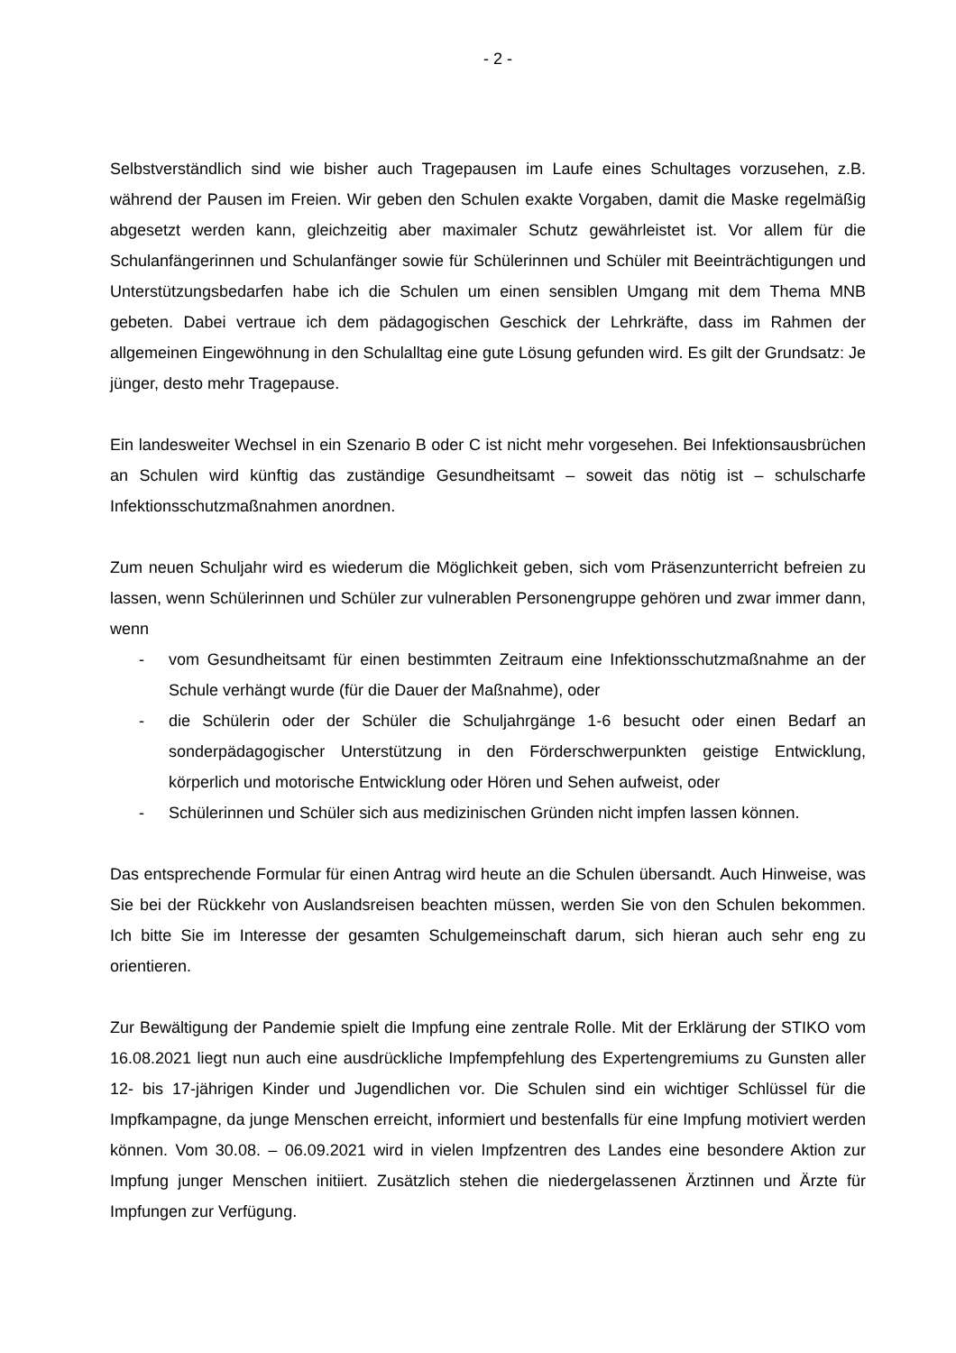- 2 -
Selbstverständlich sind wie bisher auch Tragepausen im Laufe eines Schultages vorzusehen, z.B. während der Pausen im Freien. Wir geben den Schulen exakte Vorgaben, damit die Maske regelmäßig abgesetzt werden kann, gleichzeitig aber maximaler Schutz gewährleistet ist. Vor allem für die Schulanfängerinnen und Schulanfänger sowie für Schülerinnen und Schüler mit Beeinträchtigungen und Unterstützungsbedarfen habe ich die Schulen um einen sensiblen Umgang mit dem Thema MNB gebeten. Dabei vertraue ich dem pädagogischen Geschick der Lehrkräfte, dass im Rahmen der allgemeinen Eingewöhnung in den Schulalltag eine gute Lösung gefunden wird. Es gilt der Grundsatz: Je jünger, desto mehr Tragepause.
Ein landesweiter Wechsel in ein Szenario B oder C ist nicht mehr vorgesehen. Bei Infektionsausbrüchen an Schulen wird künftig das zuständige Gesundheitsamt – soweit das nötig ist – schulscharfe Infektionsschutzmaßnahmen anordnen.
Zum neuen Schuljahr wird es wiederum die Möglichkeit geben, sich vom Präsenzunterricht befreien zu lassen, wenn Schülerinnen und Schüler zur vulnerablen Personengruppe gehören und zwar immer dann, wenn
- vom Gesundheitsamt für einen bestimmten Zeitraum eine Infektionsschutzmaßnahme an der Schule verhängt wurde (für die Dauer der Maßnahme), oder
- die Schülerin oder der Schüler die Schuljahrgänge 1-6 besucht oder einen Bedarf an sonderpädagogischer Unterstützung in den Förderschwerpunkten geistige Entwicklung, körperlich und motorische Entwicklung oder Hören und Sehen aufweist, oder
- Schülerinnen und Schüler sich aus medizinischen Gründen nicht impfen lassen können.
Das entsprechende Formular für einen Antrag wird heute an die Schulen übersandt. Auch Hinweise, was Sie bei der Rückkehr von Auslandsreisen beachten müssen, werden Sie von den Schulen bekommen. Ich bitte Sie im Interesse der gesamten Schulgemeinschaft darum, sich hieran auch sehr eng zu orientieren.
Zur Bewältigung der Pandemie spielt die Impfung eine zentrale Rolle. Mit der Erklärung der STIKO vom 16.08.2021 liegt nun auch eine ausdrückliche Impfempfehlung des Expertengremiums zu Gunsten aller 12- bis 17-jährigen Kinder und Jugendlichen vor. Die Schulen sind ein wichtiger Schlüssel für die Impfkampagne, da junge Menschen erreicht, informiert und bestenfalls für eine Impfung motiviert werden können. Vom 30.08. – 06.09.2021 wird in vielen Impfzentren des Landes eine besondere Aktion zur Impfung junger Menschen initiiert. Zusätzlich stehen die niedergelassenen Ärztinnen und Ärzte für Impfungen zur Verfügung.